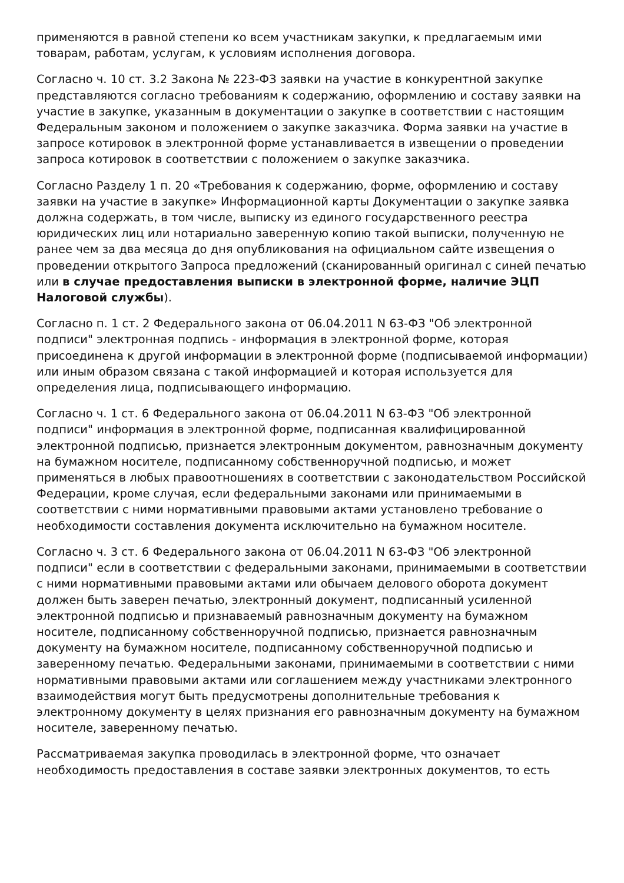применяются в равной степени ко всем участникам закупки, к предлагаемым ими товарам, работам, услугам, к условиям исполнения договора.
Согласно ч. 10 ст. 3.2 Закона № 223-ФЗ заявки на участие в конкурентной закупке представляются согласно требованиям к содержанию, оформлению и составу заявки на участие в закупке, указанным в документации о закупке в соответствии с настоящим Федеральным законом и положением о закупке заказчика. Форма заявки на участие в запросе котировок в электронной форме устанавливается в извещении о проведении запроса котировок в соответствии с положением о закупке заказчика.
Согласно Разделу 1 п. 20 «Требования к содержанию, форме, оформлению и составу заявки на участие в закупке» Информационной карты Документации о закупке заявка должна содержать, в том числе, выписку из единого государственного реестра юридических лиц или нотариально заверенную копию такой выписки, полученную не ранее чем за два месяца до дня опубликования на официальном сайте извещения о проведении открытого Запроса предложений (сканированный оригинал с синей печатью или в случае предоставления выписки в электронной форме, наличие ЭЦП Налоговой службы).
Согласно п. 1 ст. 2 Федерального закона от 06.04.2011 N 63-ФЗ "Об электронной подписи" электронная подпись - информация в электронной форме, которая присоединена к другой информации в электронной форме (подписываемой информации) или иным образом связана с такой информацией и которая используется для определения лица, подписывающего информацию.
Согласно ч. 1 ст. 6 Федерального закона от 06.04.2011 N 63-ФЗ "Об электронной подписи" информация в электронной форме, подписанная квалифицированной электронной подписью, признается электронным документом, равнозначным документу на бумажном носителе, подписанному собственноручной подписью, и может применяться в любых правоотношениях в соответствии с законодательством Российской Федерации, кроме случая, если федеральными законами или принимаемыми в соответствии с ними нормативными правовыми актами установлено требование о необходимости составления документа исключительно на бумажном носителе.
Согласно ч. 3 ст. 6 Федерального закона от 06.04.2011 N 63-ФЗ "Об электронной подписи" если в соответствии с федеральными законами, принимаемыми в соответствии с ними нормативными правовыми актами или обычаем делового оборота документ должен быть заверен печатью, электронный документ, подписанный усиленной электронной подписью и признаваемый равнозначным документу на бумажном носителе, подписанному собственноручной подписью, признается равнозначным документу на бумажном носителе, подписанному собственноручной подписью и заверенному печатью. Федеральными законами, принимаемыми в соответствии с ними нормативными правовыми актами или соглашением между участниками электронного взаимодействия могут быть предусмотрены дополнительные требования к электронному документу в целях признания его равнозначным документу на бумажном носителе, заверенному печатью.
Рассматриваемая закупка проводилась в электронной форме, что означает необходимость предоставления в составе заявки электронных документов, то есть